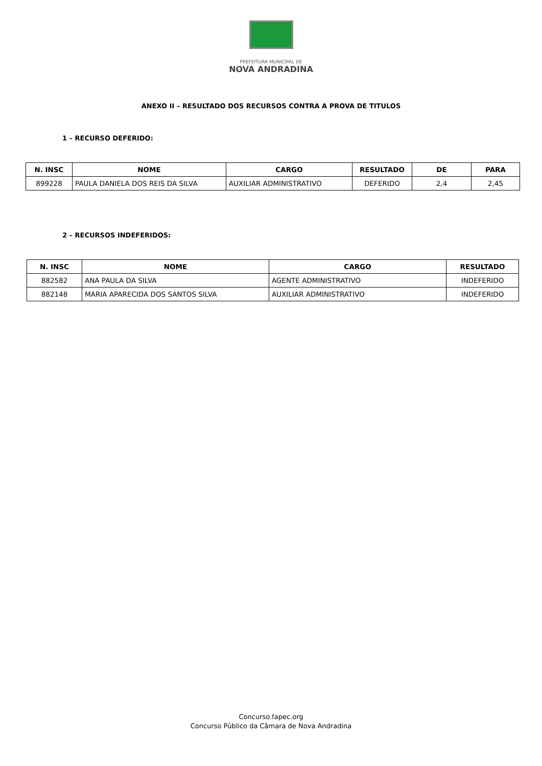PREFEITURA MUNICIPAL DE
NOVA ANDRADINA
ANEXO II – RESULTADO DOS RECURSOS CONTRA A PROVA DE TITULOS
1 – RECURSO DEFERIDO:
| N. INSC | NOME | CARGO | RESULTADO | DE | PARA |
| --- | --- | --- | --- | --- | --- |
| 899228 | PAULA DANIELA DOS REIS DA SILVA | AUXILIAR ADMINISTRATIVO | DEFERIDO | 2,4 | 2,45 |
2 – RECURSOS INDEFERIDOS:
| N. INSC | NOME | CARGO | RESULTADO |
| --- | --- | --- | --- |
| 882582 | ANA PAULA DA SILVA | AGENTE ADMINISTRATIVO | INDEFERIDO |
| 882148 | MARIA APARECIDA DOS SANTOS SILVA | AUXILIAR ADMINISTRATIVO | INDEFERIDO |
Concurso.fapec.org
Concurso Público da Câmara de Nova Andradina